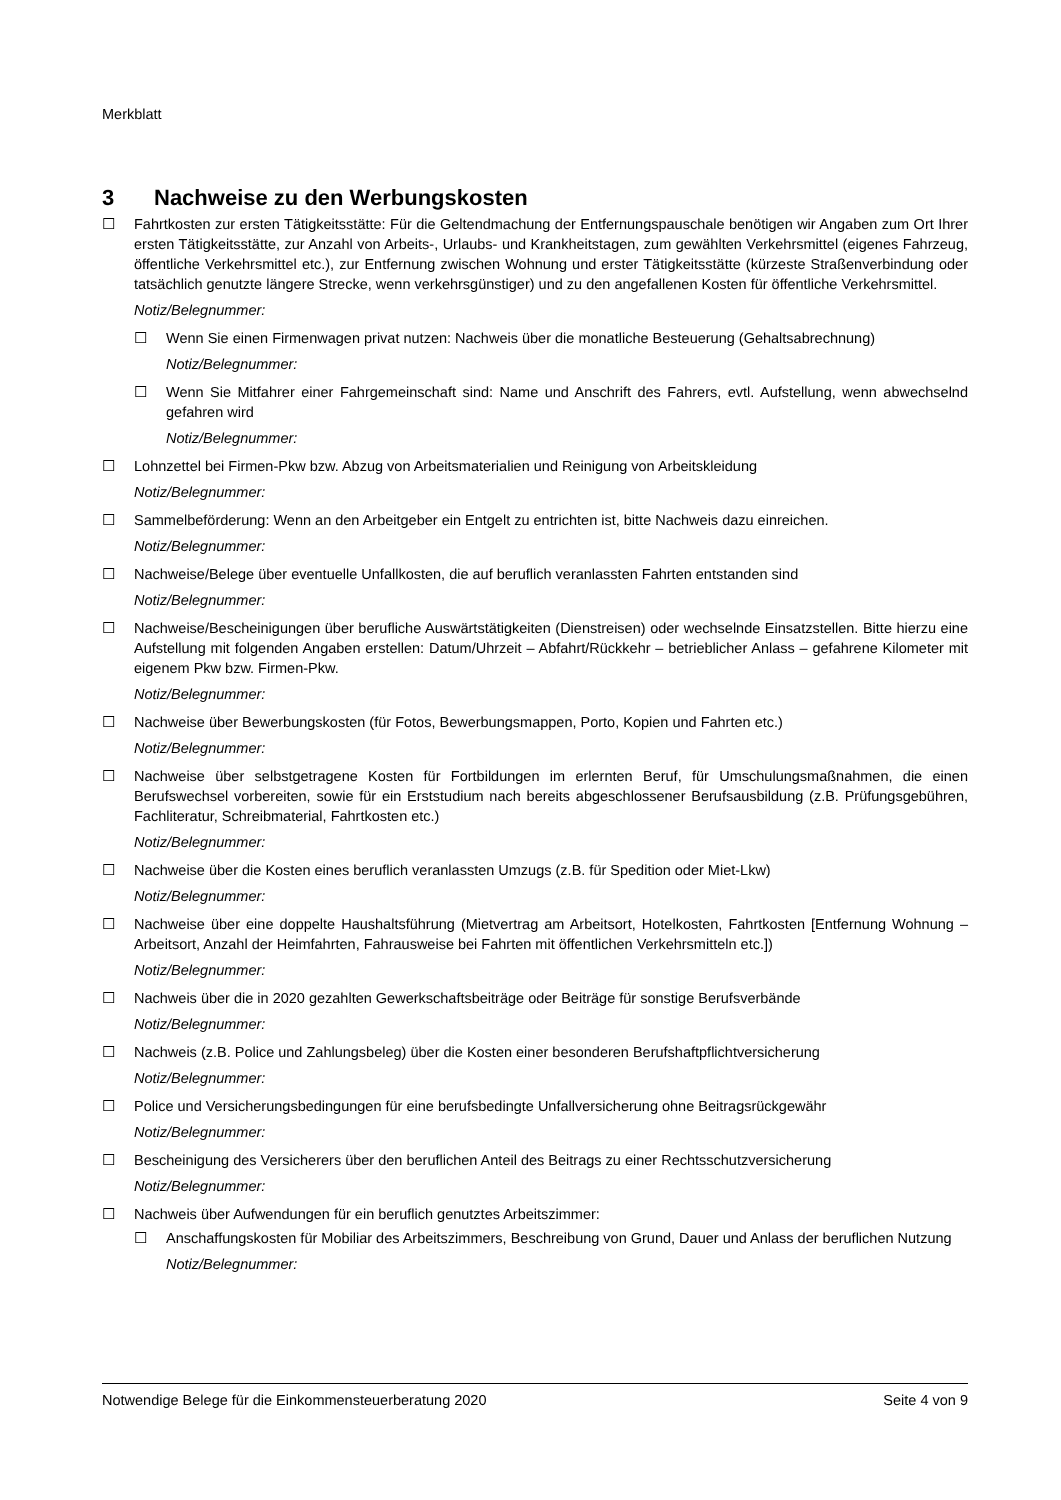Merkblatt
3 Nachweise zu den Werbungskosten
☐ Fahrtkosten zur ersten Tätigkeitsstätte: Für die Geltendmachung der Entfernungspauschale benötigen wir Angaben zum Ort Ihrer ersten Tätigkeitsstätte, zur Anzahl von Arbeits-, Urlaubs- und Krankheitstagen, zum gewählten Verkehrsmittel (eigenes Fahrzeug, öffentliche Verkehrsmittel etc.), zur Entfernung zwischen Wohnung und erster Tätigkeitsstätte (kürzeste Straßenverbindung oder tatsächlich genutzte längere Strecke, wenn verkehrsgünstiger) und zu den angefallenen Kosten für öffentliche Verkehrsmittel.
Notiz/Belegnummer:
☐ Wenn Sie einen Firmenwagen privat nutzen: Nachweis über die monatliche Besteuerung (Gehaltsabrechnung)
Notiz/Belegnummer:
☐ Wenn Sie Mitfahrer einer Fahrgemeinschaft sind: Name und Anschrift des Fahrers, evtl. Aufstellung, wenn abwechselnd gefahren wird
Notiz/Belegnummer:
☐ Lohnzettel bei Firmen-Pkw bzw. Abzug von Arbeitsmaterialien und Reinigung von Arbeitskleidung
Notiz/Belegnummer:
☐ Sammelbeförderung: Wenn an den Arbeitgeber ein Entgelt zu entrichten ist, bitte Nachweis dazu einreichen.
Notiz/Belegnummer:
☐ Nachweise/Belege über eventuelle Unfallkosten, die auf beruflich veranlassten Fahrten entstanden sind
Notiz/Belegnummer:
☐ Nachweise/Bescheinigungen über berufliche Auswärtstätigkeiten (Dienstreisen) oder wechselnde Einsatzstellen. Bitte hierzu eine Aufstellung mit folgenden Angaben erstellen: Datum/Uhrzeit – Abfahrt/Rückkehr – betrieblicher Anlass – gefahrene Kilometer mit eigenem Pkw bzw. Firmen-Pkw.
Notiz/Belegnummer:
☐ Nachweise über Bewerbungskosten (für Fotos, Bewerbungsmappen, Porto, Kopien und Fahrten etc.)
Notiz/Belegnummer:
☐ Nachweise über selbstgetragene Kosten für Fortbildungen im erlernten Beruf, für Umschulungsmaßnahmen, die einen Berufswechsel vorbereiten, sowie für ein Erststudium nach bereits abgeschlossener Berufsausbildung (z.B. Prüfungsgebühren, Fachliteratur, Schreibmaterial, Fahrtkosten etc.)
Notiz/Belegnummer:
☐ Nachweise über die Kosten eines beruflich veranlassten Umzugs (z.B. für Spedition oder Miet-Lkw)
Notiz/Belegnummer:
☐ Nachweise über eine doppelte Haushaltsführung (Mietvertrag am Arbeitsort, Hotelkosten, Fahrtkosten [Entfernung Wohnung – Arbeitsort, Anzahl der Heimfahrten, Fahrausweise bei Fahrten mit öffentlichen Verkehrsmitteln etc.])
Notiz/Belegnummer:
☐ Nachweis über die in 2020 gezahlten Gewerkschaftsbeiträge oder Beiträge für sonstige Berufsverbände
Notiz/Belegnummer:
☐ Nachweis (z.B. Police und Zahlungsbeleg) über die Kosten einer besonderen Berufshaftpflichtversicherung
Notiz/Belegnummer:
☐ Police und Versicherungsbedingungen für eine berufsbedingte Unfallversicherung ohne Beitragsrückgewähr
Notiz/Belegnummer:
☐ Bescheinigung des Versicherers über den beruflichen Anteil des Beitrags zu einer Rechtsschutzversicherung
Notiz/Belegnummer:
☐ Nachweis über Aufwendungen für ein beruflich genutztes Arbeitszimmer:
☐ Anschaffungskosten für Mobiliar des Arbeitszimmers, Beschreibung von Grund, Dauer und Anlass der beruflichen Nutzung
Notiz/Belegnummer:
Notwendige Belege für die Einkommensteuerberatung 2020 Seite 4 von 9